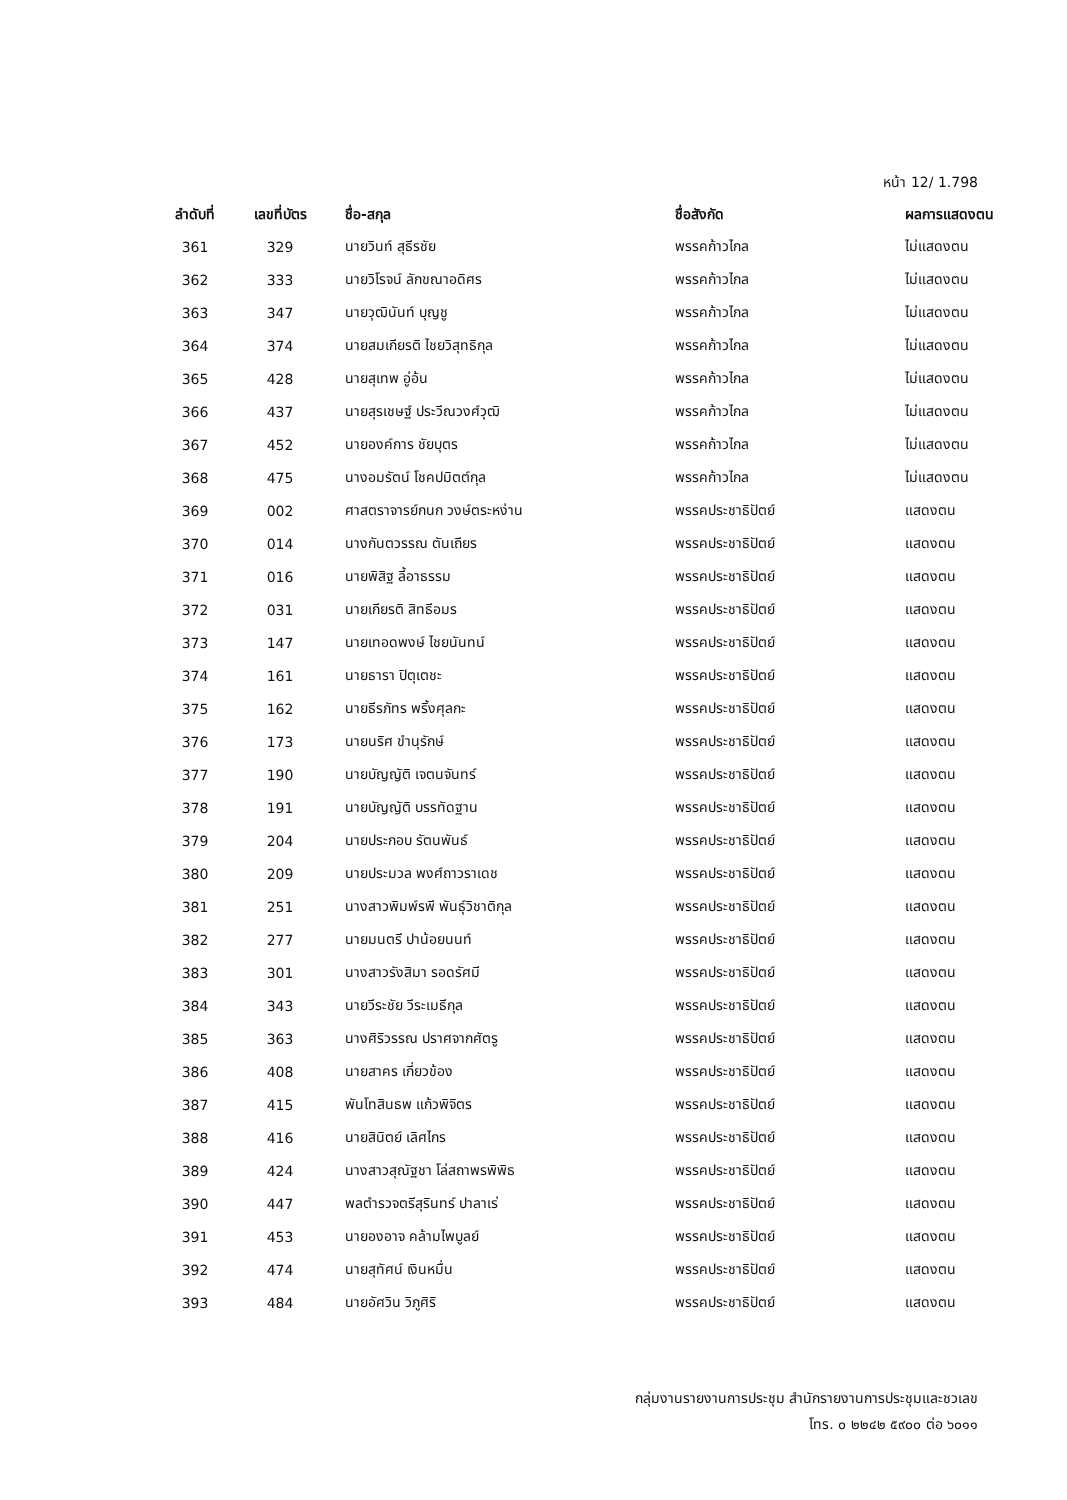หน้า 12/ 1.798
| ลำดับที่ | เลขที่บัตร | ชื่อ-สกุล | ชื่อสังกัด | ผลการแสดงตน |
| --- | --- | --- | --- | --- |
| 361 | 329 | นายวินท์ สุธีรชัย | พรรคก้าวไกล | ไม่แสดงตน |
| 362 | 333 | นายวิโรจน์ ลักขณาอดิศร | พรรคก้าวไกล | ไม่แสดงตน |
| 363 | 347 | นายวุฒินันท์ บุญชู | พรรคก้าวไกล | ไม่แสดงตน |
| 364 | 374 | นายสมเกียรติ ไชยวิสุทธิกุล | พรรคก้าวไกล | ไม่แสดงตน |
| 365 | 428 | นายสุเทพ อู่อ้น | พรรคก้าวไกล | ไม่แสดงตน |
| 366 | 437 | นายสุรเชษฐ์ ประวีณวงศ์วุฒิ | พรรคก้าวไกล | ไม่แสดงตน |
| 367 | 452 | นายองค์การ ชัยบุตร | พรรคก้าวไกล | ไม่แสดงตน |
| 368 | 475 | นางอมรัตน์ โชคปมิตต์กุล | พรรคก้าวไกล | ไม่แสดงตน |
| 369 | 002 | ศาสตราจารย์กนก วงษ์ตระหง่าน | พรรคประชาธิปัตย์ | แสดงตน |
| 370 | 014 | นางกันตวรรณ ตันเถียร | พรรคประชาธิปัตย์ | แสดงตน |
| 371 | 016 | นายพิสิฐ ลี้อาธรรม | พรรคประชาธิปัตย์ | แสดงตน |
| 372 | 031 | นายเกียรติ สิทธีอมร | พรรคประชาธิปัตย์ | แสดงตน |
| 373 | 147 | นายเทอดพงษ์ ไชยนันทน์ | พรรคประชาธิปัตย์ | แสดงตน |
| 374 | 161 | นายธารา ปิตุเตชะ | พรรคประชาธิปัตย์ | แสดงตน |
| 375 | 162 | นายธีรภัทร พริ้งศุลกะ | พรรคประชาธิปัตย์ | แสดงตน |
| 376 | 173 | นายนริศ ขำนุรักษ์ | พรรคประชาธิปัตย์ | แสดงตน |
| 377 | 190 | นายบัญญัติ เจตนจันทร์ | พรรคประชาธิปัตย์ | แสดงตน |
| 378 | 191 | นายบัญญัติ บรรทัดฐาน | พรรคประชาธิปัตย์ | แสดงตน |
| 379 | 204 | นายประกอบ รัตนพันธ์ | พรรคประชาธิปัตย์ | แสดงตน |
| 380 | 209 | นายประมวล พงศ์ถาวราเดช | พรรคประชาธิปัตย์ | แสดงตน |
| 381 | 251 | นางสาวพิมพ์รพี พันธุ์วิชาติกุล | พรรคประชาธิปัตย์ | แสดงตน |
| 382 | 277 | นายมนตรี ปาน้อยนนท์ | พรรคประชาธิปัตย์ | แสดงตน |
| 383 | 301 | นางสาวรังสิมา รอดรัศมี | พรรคประชาธิปัตย์ | แสดงตน |
| 384 | 343 | นายวีระชัย วีระเมธีกุล | พรรคประชาธิปัตย์ | แสดงตน |
| 385 | 363 | นางศิริวรรณ ปราศจากศัตรู | พรรคประชาธิปัตย์ | แสดงตน |
| 386 | 408 | นายสาคร เกี่ยวข้อง | พรรคประชาธิปัตย์ | แสดงตน |
| 387 | 415 | พันโทสินธพ แก้วพิจิตร | พรรคประชาธิปัตย์ | แสดงตน |
| 388 | 416 | นายสินิตย์ เลิศไกร | พรรคประชาธิปัตย์ | แสดงตน |
| 389 | 424 | นางสาวสุณัฐชา โล่สถาพรพิพิธ | พรรคประชาธิปัตย์ | แสดงตน |
| 390 | 447 | พลตำรวจตรีสุรินทร์ ปาลาเร่ | พรรคประชาธิปัตย์ | แสดงตน |
| 391 | 453 | นายองอาจ คล้ามไพบูลย์ | พรรคประชาธิปัตย์ | แสดงตน |
| 392 | 474 | นายสุทัศน์ เงินหมื่น | พรรคประชาธิปัตย์ | แสดงตน |
| 393 | 484 | นายอัศวิน วิภูศิริ | พรรคประชาธิปัตย์ | แสดงตน |
กลุ่มงานรายงานการประชุม สำนักรายงานการประชุมและชวเลข
โทร. ๐ ๒๒๔๒ ๕๙๐๐ ต่อ ๖๐๑๑